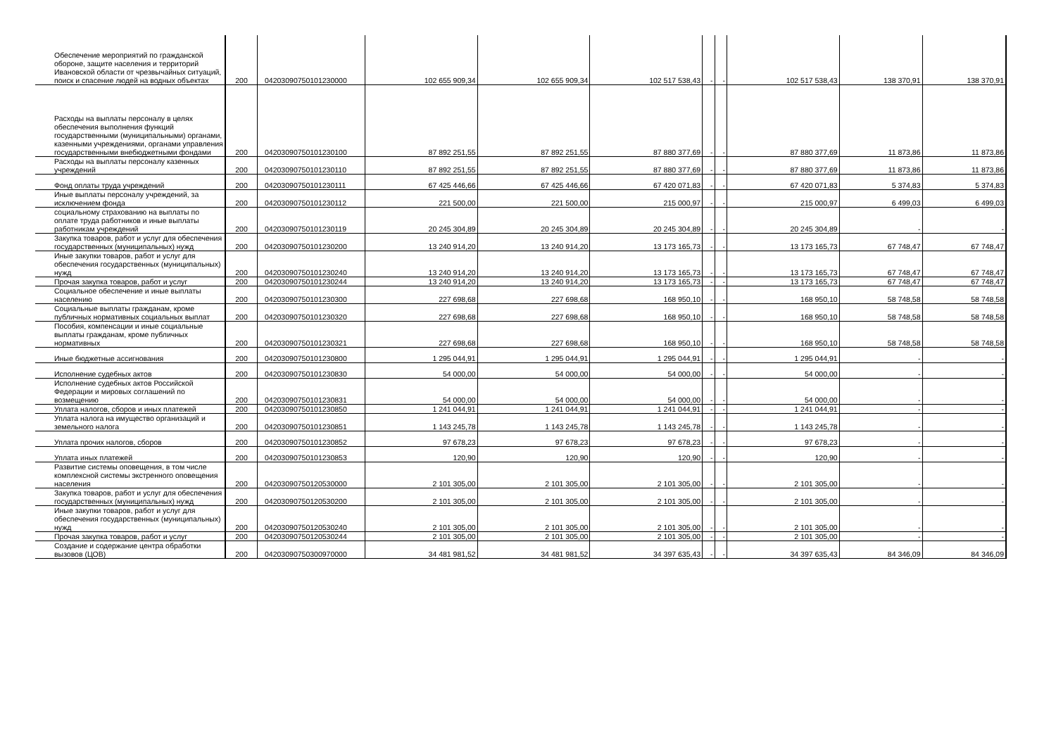| Обеспечение мероприятий по гражданской обороне, защите населения и территорий Ивановской области от чрезвычайных ситуаций, поиск и спасение людей на водных объектах | 200 | 04203090750101230000 | 102 655 909,34 | 102 655 909,34 | 102 517 538,43 | - | - | 102 517 538,43 | 138 370,91 | 138 370,91 |
| Расходы на выплаты персоналу в целях обеспечения выполнения функций государственными (муниципальными) органами, казенными учреждениями, органами управления государственными внебюджетными фондами | 200 | 04203090750101230100 | 87 892 251,55 | 87 892 251,55 | 87 880 377,69 | - | - | 87 880 377,69 | 11 873,86 | 11 873,86 |
| Расходы на выплаты персоналу казенных учреждений | 200 | 04203090750101230110 | 87 892 251,55 | 87 892 251,55 | 87 880 377,69 | - | - | 87 880 377,69 | 11 873,86 | 11 873,86 |
| Фонд оплаты труда учреждений | 200 | 04203090750101230111 | 67 425 446,66 | 67 425 446,66 | 67 420 071,83 | - | - | 67 420 071,83 | 5 374,83 | 5 374,83 |
| Иные выплаты персоналу учреждений, за исключением фонда | 200 | 04203090750101230112 | 221 500,00 | 221 500,00 | 215 000,97 | - | - | 215 000,97 | 6 499,03 | 6 499,03 |
| социальному страхованию на выплаты по оплате труда работников и иные выплаты работникам учреждений | 200 | 04203090750101230119 | 20 245 304,89 | 20 245 304,89 | 20 245 304,89 | - | - | 20 245 304,89 | - | - |
| Закупка товаров, работ и услуг для обеспечения государственных (муниципальных) нужд | 200 | 04203090750101230200 | 13 240 914,20 | 13 240 914,20 | 13 173 165,73 | - | - | 13 173 165,73 | 67 748,47 | 67 748,47 |
| Иные закупки товаров, работ и услуг для обеспечения государственных (муниципальных) нужд | 200 | 04203090750101230240 | 13 240 914,20 | 13 240 914,20 | 13 173 165,73 | - | - | 13 173 165,73 | 67 748,47 | 67 748,47 |
| Прочая закупка товаров, работ и услуг | 200 | 04203090750101230244 | 13 240 914,20 | 13 240 914,20 | 13 173 165,73 | - | - | 13 173 165,73 | 67 748,47 | 67 748,47 |
| Социальное обеспечение и иные выплаты населению | 200 | 04203090750101230300 | 227 698,68 | 227 698,68 | 168 950,10 | - | - | 168 950,10 | 58 748,58 | 58 748,58 |
| Социальные выплаты гражданам, кроме публичных нормативных социальных выплат | 200 | 04203090750101230320 | 227 698,68 | 227 698,68 | 168 950,10 | - | - | 168 950,10 | 58 748,58 | 58 748,58 |
| Пособия, компенсации и иные социальные выплаты гражданам, кроме публичных нормативных | 200 | 04203090750101230321 | 227 698,68 | 227 698,68 | 168 950,10 | - | - | 168 950,10 | 58 748,58 | 58 748,58 |
| Иные бюджетные ассигнования | 200 | 04203090750101230800 | 1 295 044,91 | 1 295 044,91 | 1 295 044,91 | - | - | 1 295 044,91 | - | - |
| Исполнение судебных актов | 200 | 04203090750101230830 | 54 000,00 | 54 000,00 | 54 000,00 | - | - | 54 000,00 | - | - |
| Исполнение судебных актов Российской Федерации и мировых соглашений по возмещению | 200 | 04203090750101230831 | 54 000,00 | 54 000,00 | 54 000,00 | - | - | 54 000,00 | - | - |
| Уплата налогов, сборов и иных платежей | 200 | 04203090750101230850 | 1 241 044,91 | 1 241 044,91 | 1 241 044,91 | - | - | 1 241 044,91 | - | - |
| Уплата налога на имущество организаций и земельного налога | 200 | 04203090750101230851 | 1 143 245,78 | 1 143 245,78 | 1 143 245,78 | - | - | 1 143 245,78 | - | - |
| Уплата прочих налогов, сборов | 200 | 04203090750101230852 | 97 678,23 | 97 678,23 | 97 678,23 | - | - | 97 678,23 | - | - |
| Уплата иных платежей | 200 | 04203090750101230853 | 120,90 | 120,90 | 120,90 | - | - | 120,90 | - | - |
| Развитие системы оповещения, в том числе комплексной системы экстренного оповещения населения | 200 | 04203090750120530000 | 2 101 305,00 | 2 101 305,00 | 2 101 305,00 | - | - | 2 101 305,00 | - | - |
| Закупка товаров, работ и услуг для обеспечения государственных (муниципальных) нужд | 200 | 04203090750120530200 | 2 101 305,00 | 2 101 305,00 | 2 101 305,00 | - | - | 2 101 305,00 | - | - |
| Иные закупки товаров, работ и услуг для обеспечения государственных (муниципальных) нужд | 200 | 04203090750120530240 | 2 101 305,00 | 2 101 305,00 | 2 101 305,00 | - | - | 2 101 305,00 | - | - |
| Прочая закупка товаров, работ и услуг | 200 | 04203090750120530244 | 2 101 305,00 | 2 101 305,00 | 2 101 305,00 | - | - | 2 101 305,00 | - | - |
| Создание и содержание центра обработки вызовов (ЦОВ) | 200 | 04203090750300970000 | 34 481 981,52 | 34 481 981,52 | 34 397 635,43 | - | - | 34 397 635,43 | 84 346,09 | 84 346,09 |